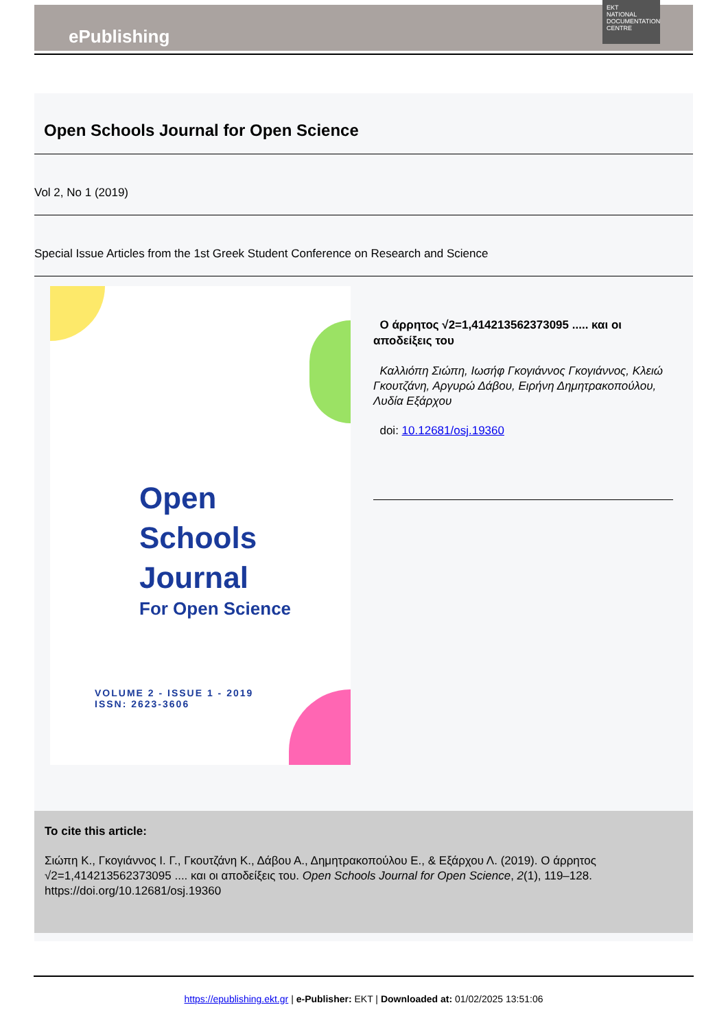ePublishing
EKT
NATIONAL DOCUMENTATION CENTRE
Open Schools Journal for Open Science
Vol 2, No 1 (2019)
Special Issue Articles from the 1st Greek Student Conference on Research and Science
Open
Schools
Journal
For Open Science
VOLUME 2 - ISSUE 1 - 2019
ISSN: 2623-3606
Ο άρρητος √2=1,414213562373095 ..... και οι αποδείξεις του
Καλλιόπη Σιώπη, Ιωσήφ Γκογιάννος Γκογιάννος, Κλειώ Γκουτζάνη, Αργυρώ Δάβου, Ειρήνη Δημητρακοπούλου, Λυδία Εξάρχου
doi: 10.12681/osj.19360
To cite this article:
Σιώπη Κ., Γκογιάννος Ι. Γ., Γκουτζάνη Κ., Δάβου Α., Δημητρακοπούλου Ε., & Εξάρχου Λ. (2019). Ο άρρητος √2=1,414213562373095 .... και οι αποδείξεις του. Open Schools Journal for Open Science, 2(1), 119–128. https://doi.org/10.12681/osj.19360
https://epublishing.ekt.gr | e-Publisher: EKT | Downloaded at: 01/02/2025 13:51:06